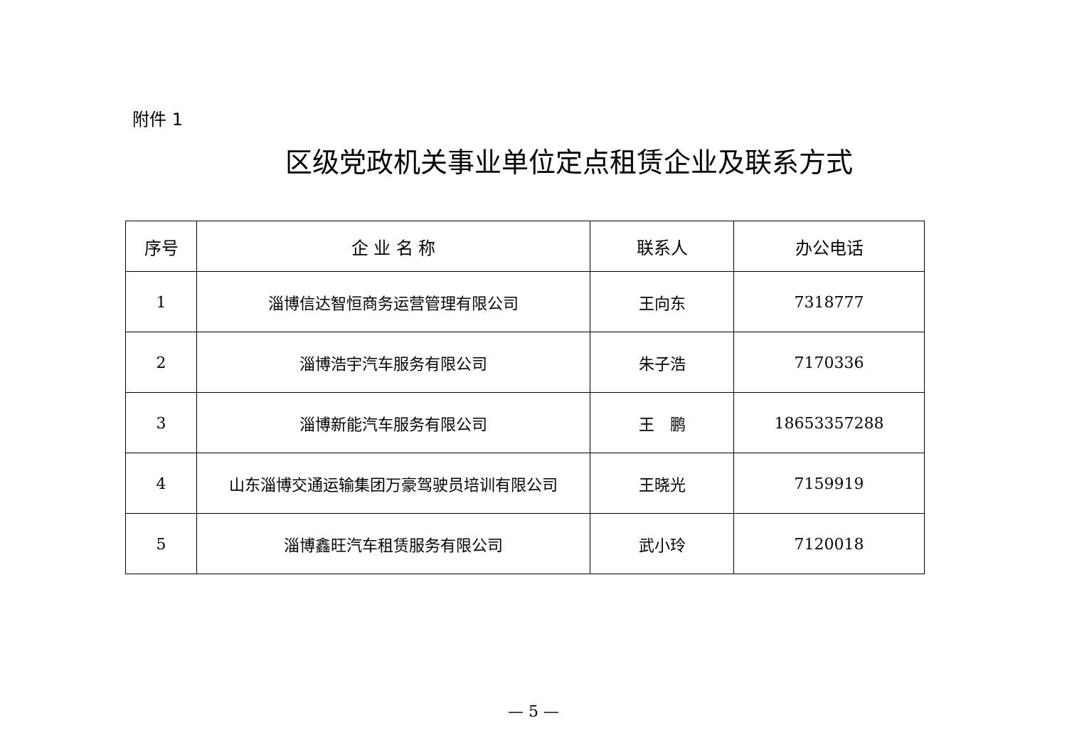附件 1
区级党政机关事业单位定点租赁企业及联系方式
| 序号 | 企 业 名 称 | 联系人 | 办公电话 |
| --- | --- | --- | --- |
| 1 | 淄博信达智恒商务运营管理有限公司 | 王向东 | 7318777 |
| 2 | 淄博浩宇汽车服务有限公司 | 朱子浩 | 7170336 |
| 3 | 淄博新能汽车服务有限公司 | 王 鹏 | 18653357288 |
| 4 | 山东淄博交通运输集团万豪驾驶员培训有限公司 | 王晓光 | 7159919 |
| 5 | 淄博鑫旺汽车租赁服务有限公司 | 武小玲 | 7120018 |
— 5 —